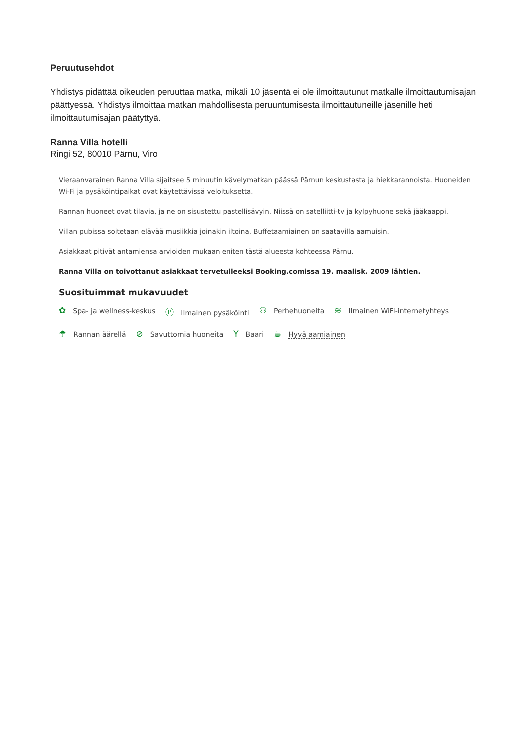Peruutusehdot
Yhdistys pidättää oikeuden peruuttaa matka, mikäli 10 jäsentä ei ole ilmoittautunut matkalle ilmoittautumisajan päättyessä. Yhdistys ilmoittaa matkan mahdollisesta peruuntumisesta ilmoittautuneille jäsenille heti ilmoittautumisajan päätyttyä.
Ranna Villa hotelli
Ringi 52, 80010 Pärnu, Viro
Vieraanvarainen Ranna Villa sijaitsee 5 minuutin kävelymatkan päässä Pärnun keskustasta ja hiekkarannoista. Huoneiden Wi-Fi ja pysäköintipaikat ovat käytettävissä veloituksetta.
Rannan huoneet ovat tilavia, ja ne on sisustettu pastellisävyin. Niissä on satelliitti-tv ja kylpyhuone sekä jääkaappi.
Villan pubissa soitetaan elävää musiikkia joinakin iltoina. Buffetaamiainen on saatavilla aamuisin.
Asiakkaat pitivät antamiensa arvioiden mukaan eniten tästä alueesta kohteessa Pärnu.
Ranna Villa on toivottanut asiakkaat tervetulleeksi Booking.comissa 19. maalisk. 2009 lähtien.
Suosituimmat mukavuudet
✿ Spa- ja wellness-keskus Ⓟ Ilmainen pysäköinti ⚇ Perhehuoneita ≋ Ilmainen WiFi-internetyhteys ☂ Rannan äärellä ⊘ Savuttomia huoneita Y Baari ☕ Hyvä aamiainen